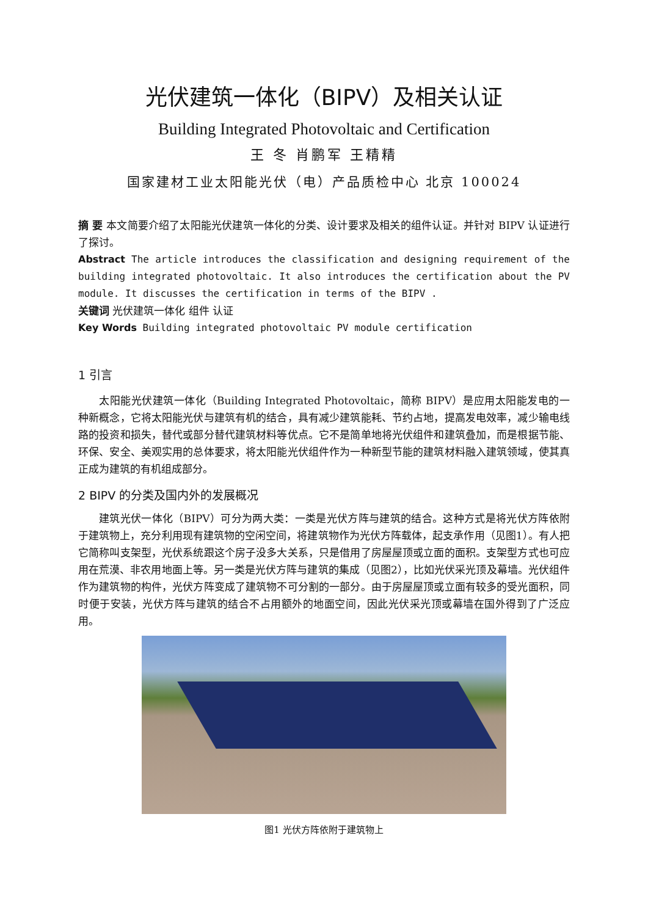光伏建筑一体化（BIPV）及相关认证
Building Integrated Photovoltaic and Certification
王 冬 肖鹏军 王精精
国家建材工业太阳能光伏（电）产品质检中心 北京 100024
摘 要 本文简要介绍了太阳能光伏建筑一体化的分类、设计要求及相关的组件认证。并针对 BIPV 认证进行了探讨。
Abstract The article introduces the classification and designing requirement of the building integrated photovoltaic. It also introduces the certification about the PV module. It discusses the certification in terms of the BIPV .
关键词 光伏建筑一体化 组件 认证
Key Words Building integrated photovoltaic PV module certification
1 引言
太阳能光伏建筑一体化（Building Integrated Photovoltaic，简称 BIPV）是应用太阳能发电的一种新概念，它将太阳能光伏与建筑有机的结合，具有减少建筑能耗、节约占地，提高发电效率，减少输电线路的投资和损失，替代或部分替代建筑材料等优点。它不是简单地将光伏组件和建筑叠加，而是根据节能、环保、安全、美观实用的总体要求，将太阳能光伏组件作为一种新型节能的建筑材料融入建筑领域，使其真正成为建筑的有机组成部分。
2 BIPV 的分类及国内外的发展概况
建筑光伏一体化（BIPV）可分为两大类：一类是光伏方阵与建筑的结合。这种方式是将光伏方阵依附于建筑物上，充分利用现有建筑物的空闲空间，将建筑物作为光伏方阵载体，起支承作用（见图1）。有人把它简称叫支架型，光伏系统跟这个房子没多大关系，只是借用了房屋屋顶或立面的面积。支架型方式也可应用在荒漠、非农用地面上等。另一类是光伏方阵与建筑的集成（见图2），比如光伏采光顶及幕墙。光伏组件作为建筑物的构件，光伏方阵变成了建筑物不可分割的一部分。由于房屋屋顶或立面有较多的受光面积，同时便于安装，光伏方阵与建筑的结合不占用额外的地面空间，因此光伏采光顶或幕墙在国外得到了广泛应用。
图1 光伏方阵依附于建筑物上